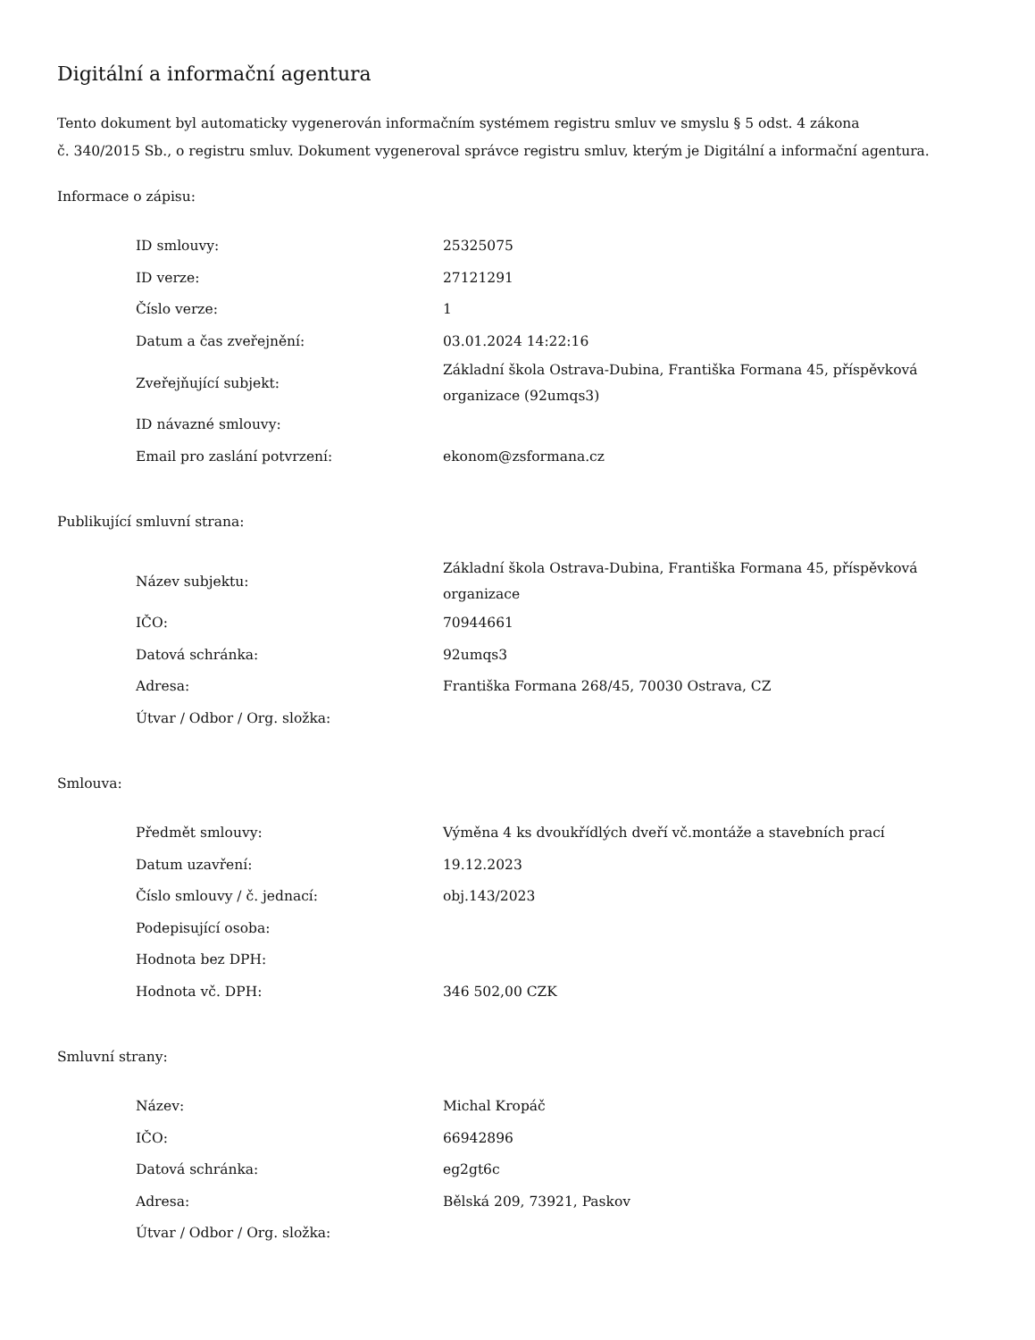Digitální a informační agentura
Tento dokument byl automaticky vygenerován informačním systémem registru smluv ve smyslu § 5 odst. 4 zákona
č. 340/2015 Sb., o registru smluv. Dokument vygeneroval správce registru smluv, kterým je Digitální a informační agentura.
Informace o zápisu:
| ID smlouvy: | 25325075 |
| ID verze: | 27121291 |
| Číslo verze: | 1 |
| Datum a čas zveřejnění: | 03.01.2024 14:22:16 |
| Zveřejňující subjekt: | Základní škola Ostrava-Dubina, Františka Formana 45, příspěvková organizace (92umqs3) |
| ID návazné smlouvy: | |
| Email pro zaslání potvrzení: | ekonom@zsformana.cz |
Publikující smluvní strana:
| Název subjektu: | Základní škola Ostrava-Dubina, Františka Formana 45, příspěvková organizace |
| IČO: | 70944661 |
| Datová schránka: | 92umqs3 |
| Adresa: | Františka Formana 268/45, 70030 Ostrava, CZ |
| Útvar / Odbor / Org. složka: | |
Smlouva:
| Předmět smlouvy: | Výměna 4 ks dvoukřídlých dveří vč.montáže a stavebních prací |
| Datum uzavření: | 19.12.2023 |
| Číslo smlouvy / č. jednací: | obj.143/2023 |
| Podepisující osoba: | |
| Hodnota bez DPH: | |
| Hodnota vč. DPH: | 346 502,00 CZK |
Smluvní strany:
| Název: | Michal Kropáč |
| IČO: | 66942896 |
| Datová schránka: | eg2gt6c |
| Adresa: | Bělská 209, 73921, Paskov |
| Útvar / Odbor / Org. složka: | |